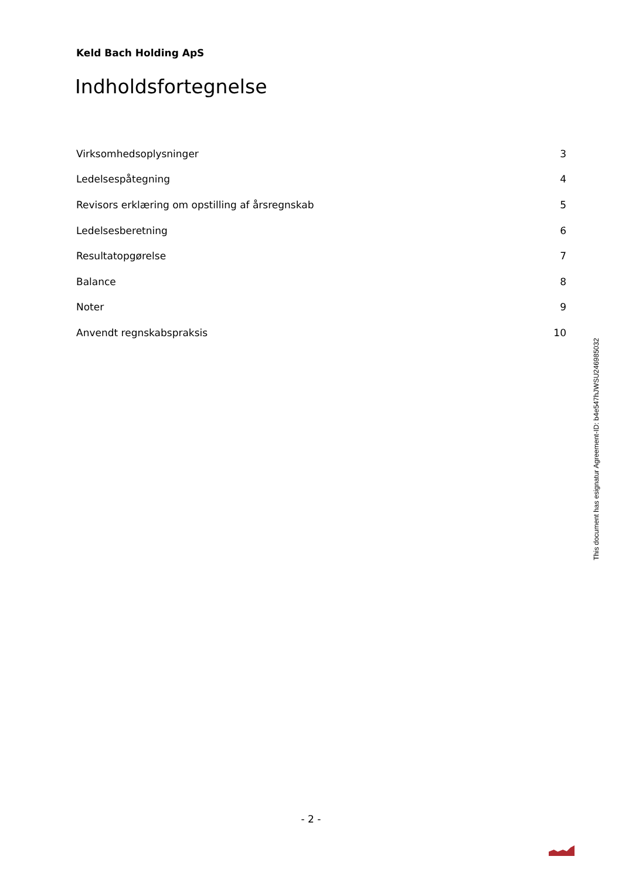Keld Bach Holding ApS
Indholdsfortegnelse
| Virksomhedsoplysninger | 3 |
| Ledelsespåtegning | 4 |
| Revisors erklæring om opstilling af årsregnskab | 5 |
| Ledelsesberetning | 6 |
| Resultatopgørelse | 7 |
| Balance | 8 |
| Noter | 9 |
| Anvendt regnskabspraksis | 10 |
This document has esignatur Agreement-ID: b4e547hJWSU246985032
- 2 -